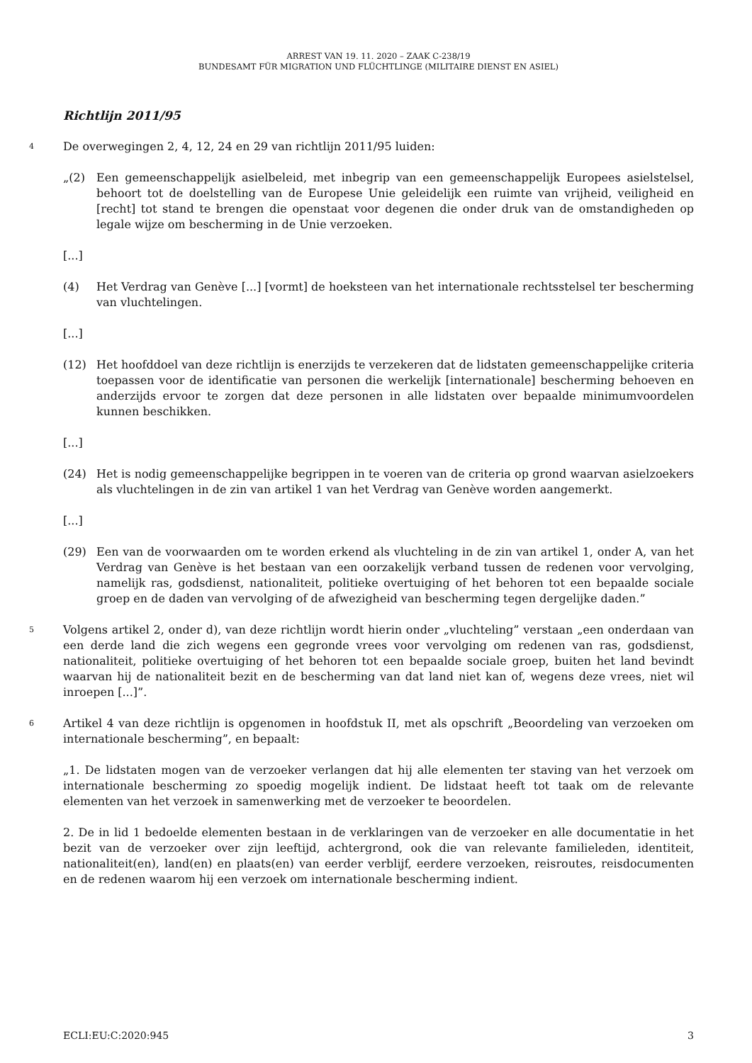ARREST VAN 19. 11. 2020 – ZAAK C-238/19
BUNDESAMT FÜR MIGRATION UND FLÜCHTLINGE (MILITAIRE DIENST EN ASIEL)
Richtlijn 2011/95
4
De overwegingen 2, 4, 12, 24 en 29 van richtlijn 2011/95 luiden:
„(2) Een gemeenschappelijk asielbeleid, met inbegrip van een gemeenschappelijk Europees asielstelsel, behoort tot de doelstelling van de Europese Unie geleidelijk een ruimte van vrijheid, veiligheid en [recht] tot stand te brengen die openstaat voor degenen die onder druk van de omstandigheden op legale wijze om bescherming in de Unie verzoeken.
[...]
(4) Het Verdrag van Genève [...] [vormt] de hoeksteen van het internationale rechtsstelsel ter bescherming van vluchtelingen.
[...]
(12) Het hoofddoel van deze richtlijn is enerzijds te verzekeren dat de lidstaten gemeenschappelijke criteria toepassen voor de identificatie van personen die werkelijk [internationale] bescherming behoeven en anderzijds ervoor te zorgen dat deze personen in alle lidstaten over bepaalde minimumvoordelen kunnen beschikken.
[...]
(24) Het is nodig gemeenschappelijke begrippen in te voeren van de criteria op grond waarvan asielzoekers als vluchtelingen in de zin van artikel 1 van het Verdrag van Genève worden aangemerkt.
[...]
(29) Een van de voorwaarden om te worden erkend als vluchteling in de zin van artikel 1, onder A, van het Verdrag van Genève is het bestaan van een oorzakelijk verband tussen de redenen voor vervolging, namelijk ras, godsdienst, nationaliteit, politieke overtuiging of het behoren tot een bepaalde sociale groep en de daden van vervolging of de afwezigheid van bescherming tegen dergelijke daden.”
5
Volgens artikel 2, onder d), van deze richtlijn wordt hierin onder „vluchteling” verstaan „een onderdaan van een derde land die zich wegens een gegronde vrees voor vervolging om redenen van ras, godsdienst, nationaliteit, politieke overtuiging of het behoren tot een bepaalde sociale groep, buiten het land bevindt waarvan hij de nationaliteit bezit en de bescherming van dat land niet kan of, wegens deze vrees, niet wil inroepen [...]”.
6
Artikel 4 van deze richtlijn is opgenomen in hoofdstuk II, met als opschrift „Beoordeling van verzoeken om internationale bescherming”, en bepaalt:
„1. De lidstaten mogen van de verzoeker verlangen dat hij alle elementen ter staving van het verzoek om internationale bescherming zo spoedig mogelijk indient. De lidstaat heeft tot taak om de relevante elementen van het verzoek in samenwerking met de verzoeker te beoordelen.
2. De in lid 1 bedoelde elementen bestaan in de verklaringen van de verzoeker en alle documentatie in het bezit van de verzoeker over zijn leeftijd, achtergrond, ook die van relevante familieleden, identiteit, nationaliteit(en), land(en) en plaats(en) van eerder verblijf, eerdere verzoeken, reisroutes, reisdocumenten en de redenen waarom hij een verzoek om internationale bescherming indient.
ECLI:EU:C:2020:945 3